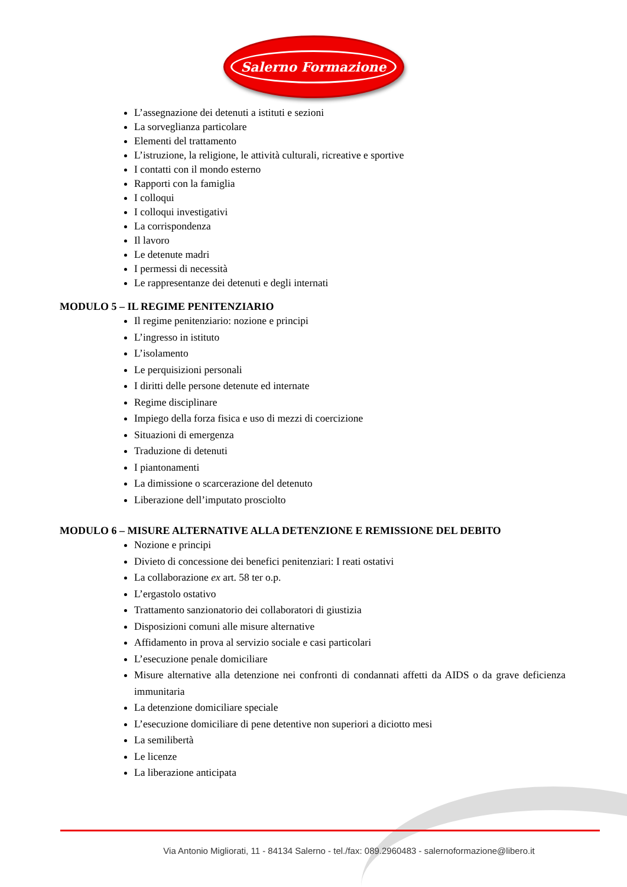Salerno Formazione
L’assegnazione dei detenuti a istituti e sezioni
La sorveglianza particolare
Elementi del trattamento
L’istruzione, la religione, le attività culturali, ricreative e sportive
I contatti con il mondo esterno
Rapporti con la famiglia
I colloqui
I colloqui investigativi
La corrispondenza
Il lavoro
Le detenute madri
I permessi di necessità
Le rappresentanze dei detenuti e degli internati
MODULO 5 – IL REGIME PENITENZIARIO
Il regime penitenziario: nozione e principi
L’ingresso in istituto
L’isolamento
Le perquisizioni personali
I diritti delle persone detenute ed internate
Regime disciplinare
Impiego della forza fisica e uso di mezzi di coercizione
Situazioni di emergenza
Traduzione di detenuti
I piantonamenti
La dimissione o scarcerazione del detenuto
Liberazione dell’imputato prosciolto
MODULO 6 – MISURE ALTERNATIVE ALLA DETENZIONE E REMISSIONE DEL DEBITO
Nozione e principi
Divieto di concessione dei benefici penitenziari: I reati ostativi
La collaborazione ex art. 58 ter o.p.
L’ergastolo ostativo
Trattamento sanzionatorio dei collaboratori di giustizia
Disposizioni comuni alle misure alternative
Affidamento in prova al servizio sociale e casi particolari
L’esecuzione penale domiciliare
Misure alternative alla detenzione nei confronti di condannati affetti da AIDS o da grave deficienza immunitaria
La detenzione domiciliare speciale
L’esecuzione domiciliare di pene detentive non superiori a diciotto mesi
La semilibertà
Le licenze
La liberazione anticipata
Via Antonio Migliorati, 11 - 84134 Salerno - tel./fax: 089.2960483 - salernoformazione@libero.it